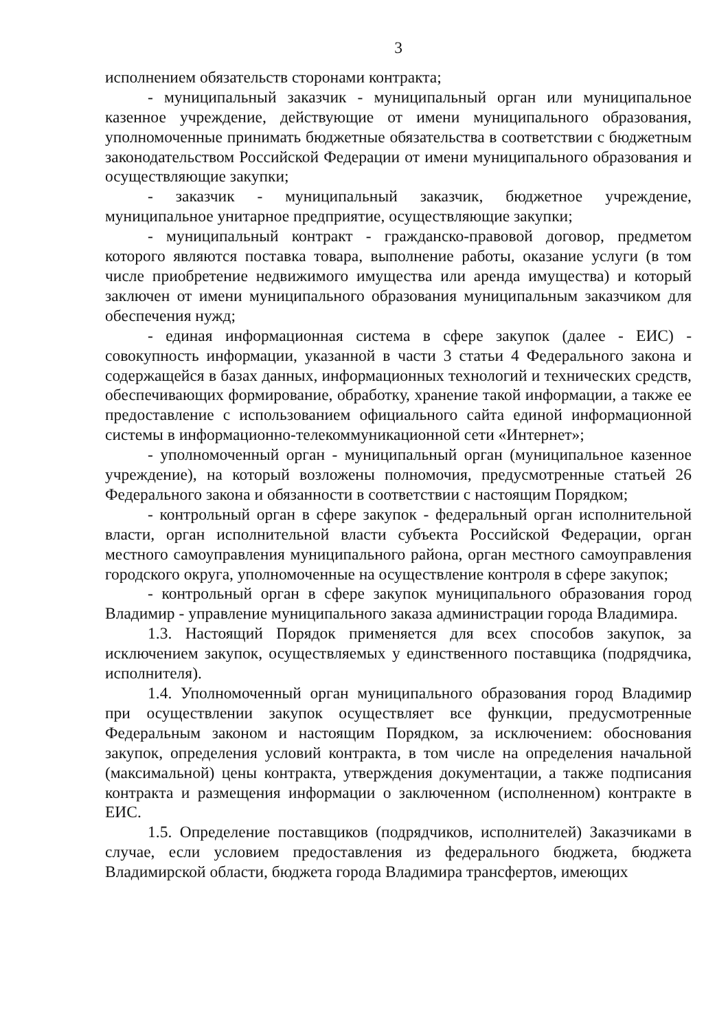3
исполнением обязательств сторонами контракта;
- муниципальный заказчик - муниципальный орган или муниципальное казенное учреждение, действующие от имени муниципального образования, уполномоченные принимать бюджетные обязательства в соответствии с бюджетным законодательством Российской Федерации от имени муниципального образования и осуществляющие закупки;
- заказчик - муниципальный заказчик, бюджетное учреждение, муниципальное унитарное предприятие, осуществляющие закупки;
- муниципальный контракт - гражданско-правовой договор, предметом которого являются поставка товара, выполнение работы, оказание услуги (в том числе приобретение недвижимого имущества или аренда имущества) и который заключен от имени муниципального образования муниципальным заказчиком для обеспечения нужд;
- единая информационная система в сфере закупок (далее - ЕИС) - совокупность информации, указанной в части 3 статьи 4 Федерального закона и содержащейся в базах данных, информационных технологий и технических средств, обеспечивающих формирование, обработку, хранение такой информации, а также ее предоставление с использованием официального сайта единой информационной системы в информационно-телекоммуникационной сети «Интернет»;
- уполномоченный орган - муниципальный орган (муниципальное казенное учреждение), на который возложены полномочия, предусмотренные статьей 26 Федерального закона и обязанности в соответствии с настоящим Порядком;
- контрольный орган в сфере закупок - федеральный орган исполнительной власти, орган исполнительной власти субъекта Российской Федерации, орган местного самоуправления муниципального района, орган местного самоуправления городского округа, уполномоченные на осуществление контроля в сфере закупок;
- контрольный орган в сфере закупок муниципального образования город Владимир - управление муниципального заказа администрации города Владимира.
1.3. Настоящий Порядок применяется для всех способов закупок, за исключением закупок, осуществляемых у единственного поставщика (подрядчика, исполнителя).
1.4. Уполномоченный орган муниципального образования город Владимир при осуществлении закупок осуществляет все функции, предусмотренные Федеральным законом и настоящим Порядком, за исключением: обоснования закупок, определения условий контракта, в том числе на определения начальной (максимальной) цены контракта, утверждения документации, а также подписания контракта и размещения информации о заключенном (исполненном) контракте в ЕИС.
1.5. Определение поставщиков (подрядчиков, исполнителей) Заказчиками в случае, если условием предоставления из федерального бюджета, бюджета Владимирской области, бюджета города Владимира трансфертов, имеющих